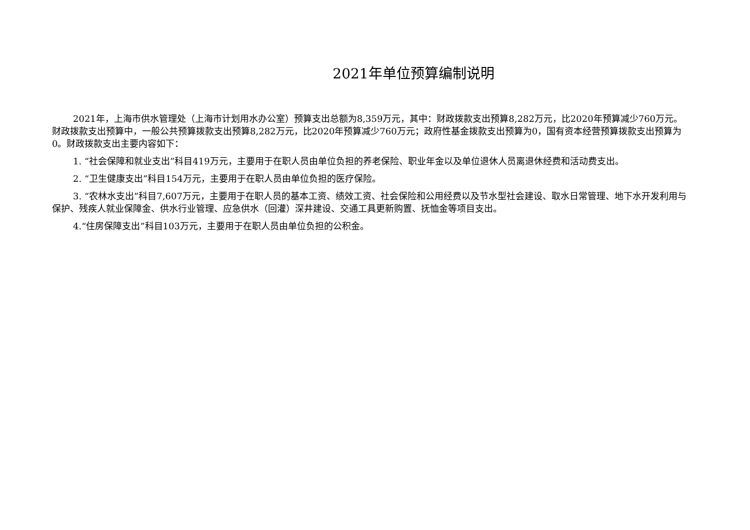2021年单位预算编制说明
2021年，上海市供水管理处（上海市计划用水办公室）预算支出总额为8,359万元，其中：财政拨款支出预算8,282万元，比2020年预算减少760万元。财政拨款支出预算中，一般公共预算拨款支出预算8,282万元，比2020年预算减少760万元；政府性基金拨款支出预算为0，国有资本经营预算拨款支出预算为0。财政拨款支出主要内容如下：
1. “社会保障和就业支出”科目419万元，主要用于在职人员由单位负担的养老保险、职业年金以及单位退休人员离退休经费和活动费支出。
2. “卫生健康支出”科目154万元，主要用于在职人员由单位负担的医疗保险。
3. “农林水支出”科目7,607万元，主要用于在职人员的基本工资、绩效工资、社会保险和公用经费以及节水型社会建设、取水日常管理、地下水开发利用与保护、残疾人就业保障金、供水行业管理、应急供水（回灌）深井建设、交通工具更新购置、抚恤金等项目支出。
4.“住房保障支出”科目103万元，主要用于在职人员由单位负担的公积金。